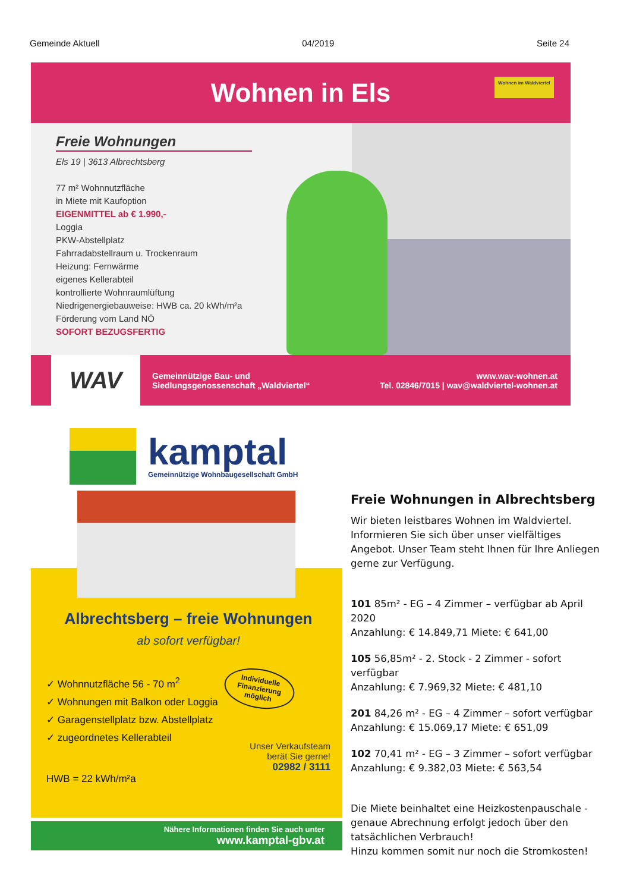Gemeinde Aktuell 04/2019 Seite 24
Wohnen in Els
Wohnen im Waldviertel
Freie Wohnungen
Els 19 | 3613 Albrechtsberg
77 m² Wohnnutzfläche
in Miete mit Kaufoption
EIGENMITTEL ab € 1.990,-
Loggia
PKW-Abstellplatz
Fahrradabstellraum u. Trockenraum
Heizung: Fernwärme
eigenes Kellerabteil
kontrollierte Wohnraumlüftung
Niedrigenergiebauweise: HWB ca. 20 kWh/m²a
Förderung vom Land NÖ
SOFORT BEZUGSFERTIG
WAV
Gemeinnützige Bau- und
Siedlungsgenossenschaft „Waldviertel“
www.wav-wohnen.at
Tel. 02846/7015 | wav@waldviertel-wohnen.at
kamptal
Gemeinnützige Wohnbaugesellschaft GmbH
Albrechtsberg – freie Wohnungen
ab sofort verfügbar!
Individuelle
Finanzierung
möglich
✓ Wohnnutzfläche 56 - 70 m<sup>2</sup>
✓ Wohnungen mit Balkon oder Loggia
✓ Garagenstellplatz bzw. Abstellplatz
✓ zugeordnetes Kellerabteil
Unser Verkaufsteam
berät Sie gerne!
02982 / 3111
HWB = 22 kWh/m²a
Nähere Informationen finden Sie auch unter
www.kamptal-gbv.at
Freie Wohnungen in Albrechtsberg
Wir bieten leistbares Wohnen im Waldviertel. Informieren Sie sich über unser vielfältiges Angebot. Unser Team steht Ihnen für Ihre Anliegen gerne zur Verfügung.
101 85m² - EG – 4 Zimmer – verfügbar ab April 2020
Anzahlung: € 14.849,71 Miete: € 641,00
105 56,85m² - 2. Stock - 2 Zimmer - sofort verfügbar
Anzahlung: € 7.969,32 Miete: € 481,10
201 84,26 m² - EG – 4 Zimmer – sofort verfügbar
Anzahlung: € 15.069,17 Miete: € 651,09
102 70,41 m² - EG – 3 Zimmer – sofort verfügbar
Anzahlung: € 9.382,03 Miete: € 563,54
Die Miete beinhaltet eine Heizkostenpauschale - genaue Abrechnung erfolgt jedoch über den tatsächlichen Verbrauch!
Hinzu kommen somit nur noch die Stromkosten!